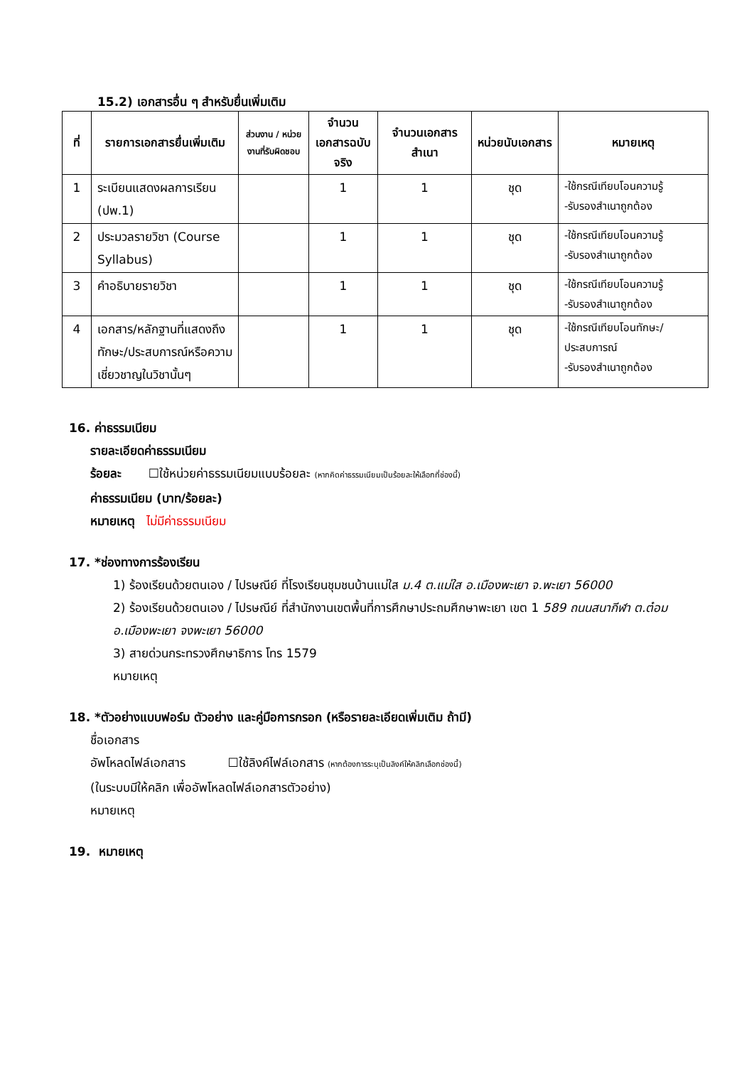15.2) เอกสารอื่น ๆ สำหรับยื่นเพิ่มเติม
| ที่ | รายการเอกสารยื่นเพิ่มเติม | ส่วนงาน / หน่วยงานที่รับผิดชอบ | จำนวนเอกสารฉบับจริง | จำนวนเอกสารสำเนา | หน่วยนับเอกสาร | หมายเหตุ |
| --- | --- | --- | --- | --- | --- | --- |
| 1 | ระเบียนแสดงผลการเรียน (ปพ.1) | | 1 | 1 | ชุด | -ใช้กรณีเทียบโอนความรู้ -รับรองสำเนาถูกต้อง |
| 2 | ประมวลรายวิชา (Course Syllabus) | | 1 | 1 | ชุด | -ใช้กรณีเทียบโอนความรู้ -รับรองสำเนาถูกต้อง |
| 3 | คำอธิบายรายวิชา | | 1 | 1 | ชุด | -ใช้กรณีเทียบโอนความรู้ -รับรองสำเนาถูกต้อง |
| 4 | เอกสาร/หลักฐานที่แสดงถึงทักษะ/ประสบการณ์หรือความเชี่ยวชาญในวิชานั้นๆ | | 1 | 1 | ชุด | -ใช้กรณีเทียบโอนทักษะ/ประสบการณ์ -รับรองสำเนาถูกต้อง |
16. ค่าธรรมเนียม
รายละเอียดค่าธรรมเนียม
ร้อยละ ☐ใช้หน่วยค่าธรรมเนียมแบบร้อยละ (หากคิดค่าธรรมเนียมเป็นร้อยละให้เลือกที่ช่องนี้)
ค่าธรรมเนียม (บาท/ร้อยละ)
หมายเหตุ ไม่มีค่าธรรมเนียม
17. *ช่องทางการร้องเรียน
1) ร้องเรียนด้วยตนเอง / ไปรษณีย์ ที่โรงเรียนชุมชนบ้านแม่ใส ม.4 ต.แม่ใส อ.เมืองพะเยา จ.พะเยา 56000
2) ร้องเรียนด้วยตนเอง / ไปรษณีย์ ที่สำนักงานเขตพื้นที่การศึกษาประถมศึกษาพะเยา เขต 1 589 ถนนสนากีฬา ต.ต๋อม อ.เมืองพะเยา จงพะเยา 56000
3) สายด่วนกระทรวงศึกษาธิการ โทร 1579
หมายเหตุ
18. *ตัวอย่างแบบฟอร์ม ตัวอย่าง และคู่มือการกรอก (หรือรายละเอียดเพิ่มเติม ถ้ามี)
ชื่อเอกสาร
อัพโหลดไฟล์เอกสาร ☐ใช้ลิงค์ไฟล์เอกสาร (หากต้องการระบุเป็นลิงค์ให้คลิกเลือกช่องนี้)
(ในระบบมีให้คลิก เพื่ออัพโหลดไฟล์เอกสารตัวอย่าง)
หมายเหตุ
19. หมายเหตุ